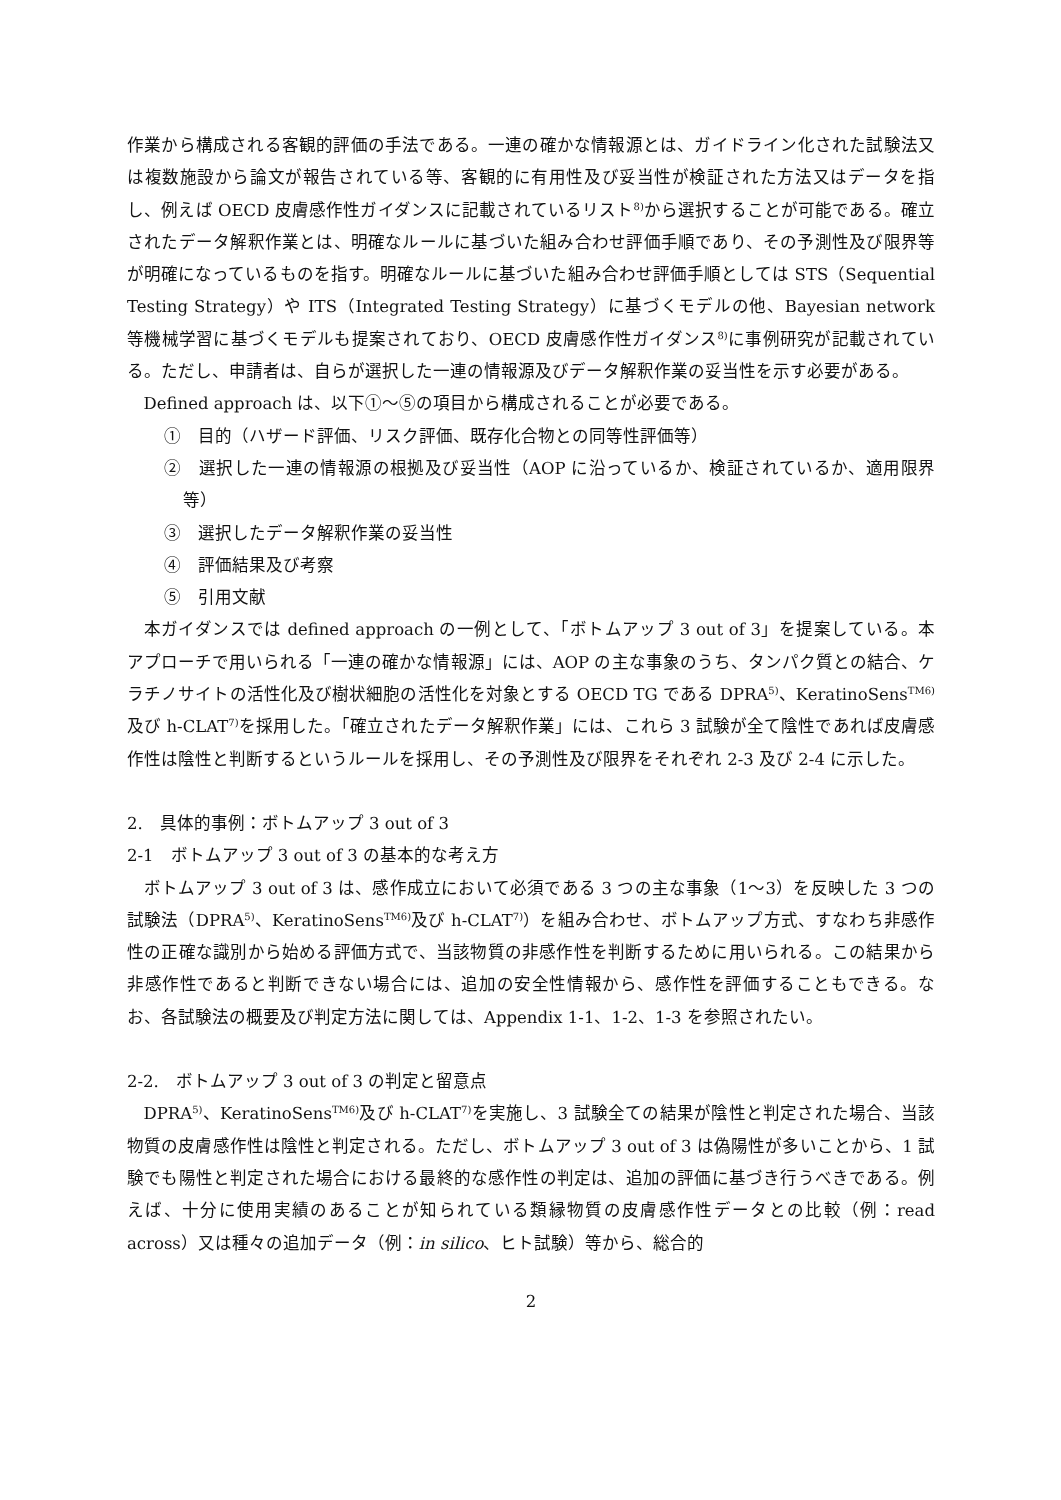作業から構成される客観的評価の手法である。一連の確かな情報源とは、ガイドライン化された試験法又は複数施設から論文が報告されている等、客観的に有用性及び妥当性が検証された方法又はデータを指し、例えば OECD 皮膚感作性ガイダンスに記載されているリスト<sup>8)</sup>から選択することが可能である。確立されたデータ解釈作業とは、明確なルールに基づいた組み合わせ評価手順であり、その予測性及び限界等が明確になっているものを指す。明確なルールに基づいた組み合わせ評価手順としては STS（Sequential Testing Strategy）や ITS（Integrated Testing Strategy）に基づくモデルの他、Bayesian network 等機械学習に基づくモデルも提案されており、OECD 皮膚感作性ガイダンス<sup>8)</sup>に事例研究が記載されている。ただし、申請者は、自らが選択した一連の情報源及びデータ解釈作業の妥当性を示す必要がある。
Defined approach は、以下①～⑤の項目から構成されることが必要である。
①　目的（ハザード評価、リスク評価、既存化合物との同等性評価等）
②　選択した一連の情報源の根拠及び妥当性（AOP に沿っているか、検証されているか、適用限界等）
③　選択したデータ解釈作業の妥当性
④　評価結果及び考察
⑤　引用文献
本ガイダンスでは defined approach の一例として、「ボトムアップ 3 out of 3」を提案している。本アプローチで用いられる「一連の確かな情報源」には、AOP の主な事象のうち、タンパク質との結合、ケラチノサイトの活性化及び樹状細胞の活性化を対象とする OECD TG である DPRA<sup>5)</sup>、KeratinoSens<sup>TM6)</sup>及び h-CLAT<sup>7)</sup>を採用した。「確立されたデータ解釈作業」には、これら 3 試験が全て陰性であれば皮膚感作性は陰性と判断するというルールを採用し、その予測性及び限界をそれぞれ 2-3 及び 2-4 に示した。
2.　具体的事例：ボトムアップ 3 out of 3
2-1　ボトムアップ 3 out of 3 の基本的な考え方
ボトムアップ 3 out of 3 は、感作成立において必須である 3 つの主な事象（1～3）を反映した 3 つの試験法（DPRA<sup>5)</sup>、KeratinoSens<sup>TM6)</sup>及び h-CLAT<sup>7)</sup>）を組み合わせ、ボトムアップ方式、すなわち非感作性の正確な識別から始める評価方式で、当該物質の非感作性を判断するために用いられる。この結果から非感作性であると判断できない場合には、追加の安全性情報から、感作性を評価することもできる。なお、各試験法の概要及び判定方法に関しては、Appendix 1-1、1-2、1-3 を参照されたい。
2-2.　ボトムアップ 3 out of 3 の判定と留意点
DPRA<sup>5)</sup>、KeratinoSens<sup>TM6)</sup>及び h-CLAT<sup>7)</sup>を実施し、3 試験全ての結果が陰性と判定された場合、当該物質の皮膚感作性は陰性と判定される。ただし、ボトムアップ 3 out of 3 は偽陽性が多いことから、1 試験でも陽性と判定された場合における最終的な感作性の判定は、追加の評価に基づき行うべきである。例えば、十分に使用実績のあることが知られている類縁物質の皮膚感作性データとの比較（例：read across）又は種々の追加データ（例：in silico、ヒト試験）等から、総合的
2